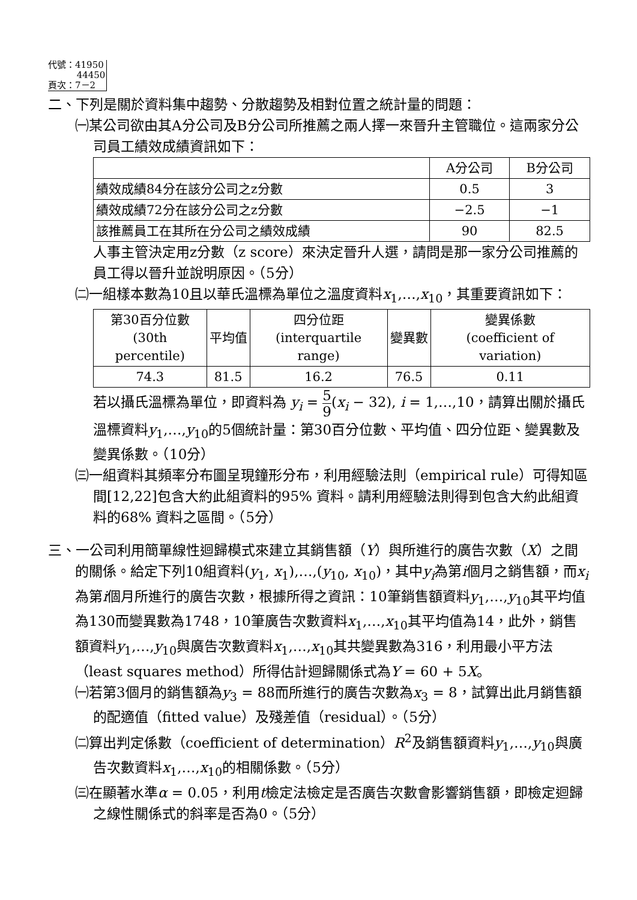代號：41950
44450
頁次：7－2
二、下列是關於資料集中趨勢、分散趨勢及相對位置之統計量的問題：
㈠某公司欲由其A分公司及B分公司所推薦之兩人擇一來晉升主管職位。這兩家分公司員工績效成績資訊如下：
| | A分公司 | B分公司 |
| --- | --- | --- |
| 績效成績84分在該分公司之z分數 | 0.5 | 3 |
| 績效成績72分在該分公司之z分數 | −2.5 | −1 |
| 該推薦員工在其所在分公司之績效成績 | 90 | 82.5 |
人事主管決定用z分數（z score）來決定晉升人選，請問是那一家分公司推薦的員工得以晉升並說明原因。（5分）
㈡一組樣本數為10且以華氏溫標為單位之溫度資料x<sub>1</sub>,…,x<sub>10</sub>，其重要資訊如下：
| 第30百分位數 (30th percentile) | 平均值 | 四分位距 (interquartile range) | 變異數 | 變異係數 (coefficient of variation) |
| --- | --- | --- | --- | --- |
| 74.3 | 81.5 | 16.2 | 76.5 | 0.11 |
若以攝氏溫標為單位，即資料為 y<sub>i</sub> = 5 9(x<sub>i</sub> − 32), i = 1,…,10，請算出關於攝氏溫標資料y<sub>1</sub>,…,y<sub>10</sub>的5個統計量：第30百分位數、平均值、四分位距、變異數及變異係數。（10分）
㈢一組資料其頻率分布圖呈現鐘形分布，利用經驗法則（empirical rule）可得知區間[12,22]包含大約此組資料的95% 資料。請利用經驗法則得到包含大約此組資料的68% 資料之區間。（5分）
三、一公司利用簡單線性迴歸模式來建立其銷售額（Y）與所進行的廣告次數（X）之間的關係。給定下列10組資料(y<sub>1</sub>, x<sub>1</sub>),…,(y<sub>10</sub>, x<sub>10</sub>)，其中y<sub>i</sub>為第i個月之銷售額，而x<sub>i</sub>為第i個月所進行的廣告次數，根據所得之資訊：10筆銷售額資料y<sub>1</sub>,…,y<sub>10</sub>其平均值為130而變異數為1748，10筆廣告次數資料x<sub>1</sub>,…,x<sub>10</sub>其平均值為14，此外，銷售額資料y<sub>1</sub>,…,y<sub>10</sub>與廣告次數資料x<sub>1</sub>,…,x<sub>10</sub>其共變異數為316，利用最小平方法（least squares method）所得估計迴歸關係式為Y = 60 + 5X。
㈠若第3個月的銷售額為y<sub>3</sub> = 88而所進行的廣告次數為x<sub>3</sub> = 8，試算出此月銷售額的配適值（fitted value）及殘差值（residual）。（5分）
㈡算出判定係數（coefficient of determination）R<sup>2</sup>及銷售額資料y<sub>1</sub>,…,y<sub>10</sub>與廣告次數資料x<sub>1</sub>,…,x<sub>10</sub>的相關係數。（5分）
㈢在顯著水準α = 0.05，利用t檢定法檢定是否廣告次數會影響銷售額，即檢定迴歸之線性關係式的斜率是否為0。（5分）